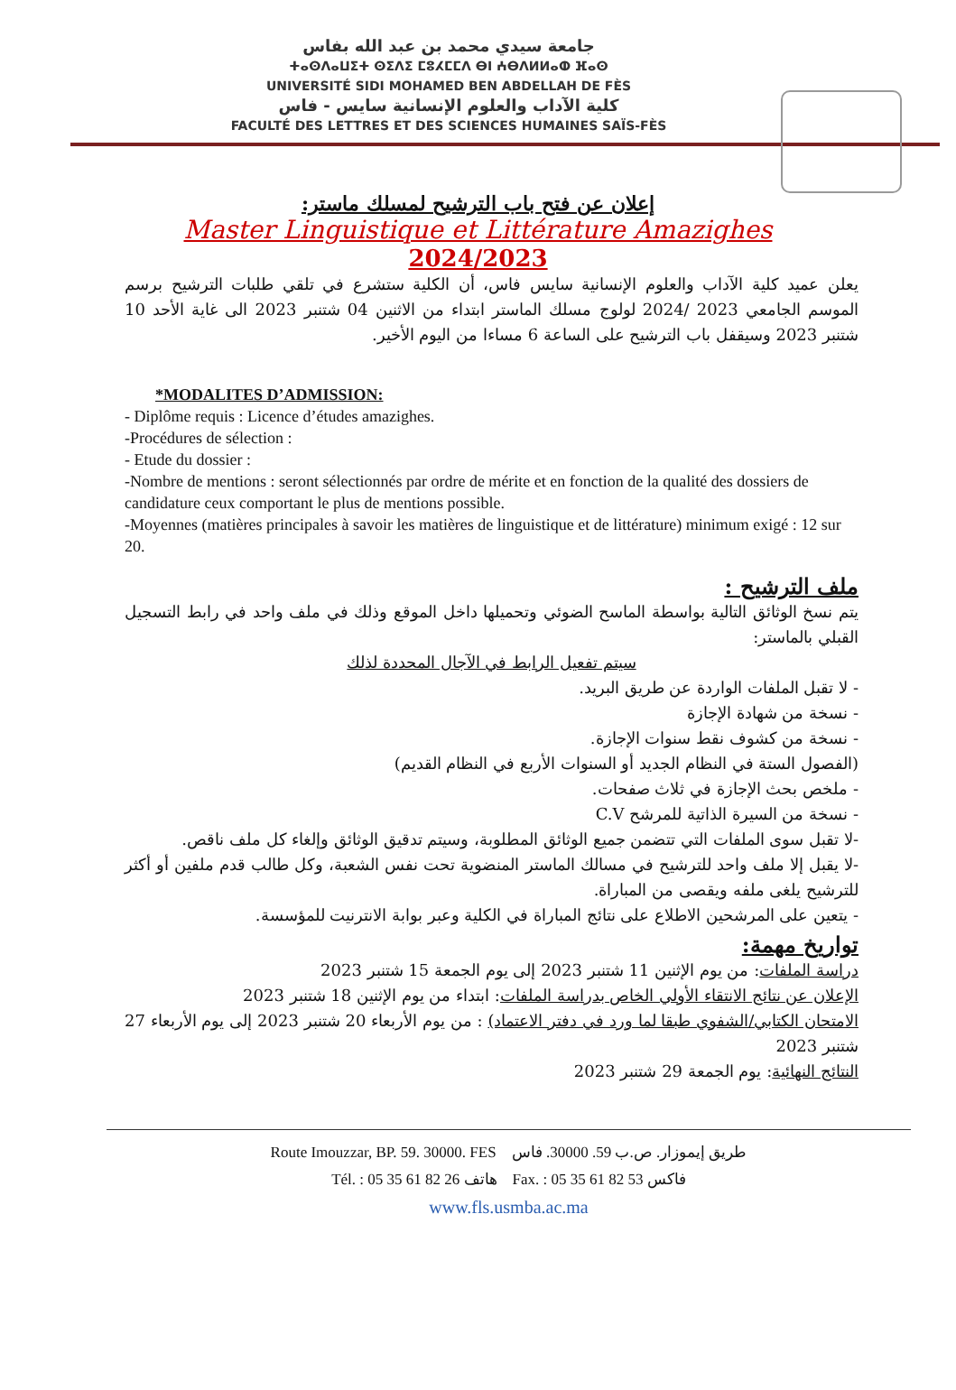جامعة سيدي محمد بن عبد الله بفاس
ⵜⴰⵙⴷⴰⵡⵉⵜ ⵙⵉⴷⵉ ⵎⵓⵃⵎⵎⴷ ⴱⵏ ⵄⴱⴷⵍⵍⴰⵀ ⴼⴰⵙ
UNIVERSITÉ SIDI MOHAMED BEN ABDELLAH DE FÈS
كلية الآداب والعلوم الإنسانية سايس - فاس
FACULTÉ DES LETTRES ET DES SCIENCES HUMAINES SAÏS-FÈS
إعلان عن فتح باب الترشيح لمسلك ماستر:
Master Linguistique et Littérature Amazighes
2024/2023
يعلن عميد كلية الآداب والعلوم الإنسانية سايس فاس، أن الكلية ستشرع في تلقي طلبات الترشيح برسم الموسم الجامعي 2023 /2024 لولوج مسلك الماستر ابتداء من الاثنين 04 شتنبر 2023 الى غاية الأحد 10 شتنبر 2023 وسيقفل باب الترشيح على الساعة 6 مساءا من اليوم الأخير.
*MODALITES D’ADMISSION:
- Diplôme requis : Licence d’études amazighes.
-Procédures de sélection :
- Etude du dossier :
-Nombre de mentions : seront sélectionnés par ordre de mérite et en fonction de la qualité des dossiers de candidature ceux comportant le plus de mentions possible.
-Moyennes (matières principales à savoir les matières de linguistique et de littérature) minimum exigé : 12 sur 20.
ملف الترشيح :
يتم نسخ الوثائق التالية بواسطة الماسح الضوئي وتحميلها داخل الموقع وذلك في ملف واحد في رابط التسجيل القبلي بالماستر:
سيتم تفعيل الرابط في الآجال المحددة لذلك
- لا تقبل الملفات الواردة عن طريق البريد.
- نسخة من شهادة الإجازة
- نسخة من كشوف نقط سنوات الإجازة.
(الفصول الستة في النظام الجديد أو السنوات الأربع في النظام القديم)
- ملخص بحث الإجازة في ثلاث صفحات.
- نسخة من السيرة الذاتية للمرشح C.V
-لا تقبل سوى الملفات التي تتضمن جميع الوثائق المطلوبة، وسيتم تدقيق الوثائق وإلغاء كل ملف ناقص.
-لا يقبل إلا ملف واحد للترشيح في مسالك الماستر المنضوية تحت نفس الشعبة، وكل طالب قدم ملفين أو أكثر للترشيح يلغى ملفه ويقصى من المباراة.
- يتعين على المرشحين الاطلاع على نتائج المباراة في الكلية وعبر بوابة الانترنيت للمؤسسة.
تواريخ مهمة:
دراسة الملفات: من يوم الإثنين 11 شتنبر 2023 إلى يوم الجمعة 15 شتنبر 2023
الإعلان عن نتائج الانتقاء الأولي الخاص بدراسة الملفات: ابتداء من يوم الإثنين 18 شتنبر 2023
الامتحان الكتابي/الشفوي طبقا لما ورد في دفتر الاعتماد) : من يوم الأربعاء 20 شتنبر 2023 إلى يوم الأربعاء 27 شتنبر 2023
النتائج النهائية: يوم الجمعة 29 شتنبر 2023
Route Imouzzar, BP. 59. 30000. FES طريق إيموزار. ص.ب 59. 30000. فاس
Tél. : 05 35 61 82 26 هاتف Fax. : 05 35 61 82 53 فاكس
www.fls.usmba.ac.ma